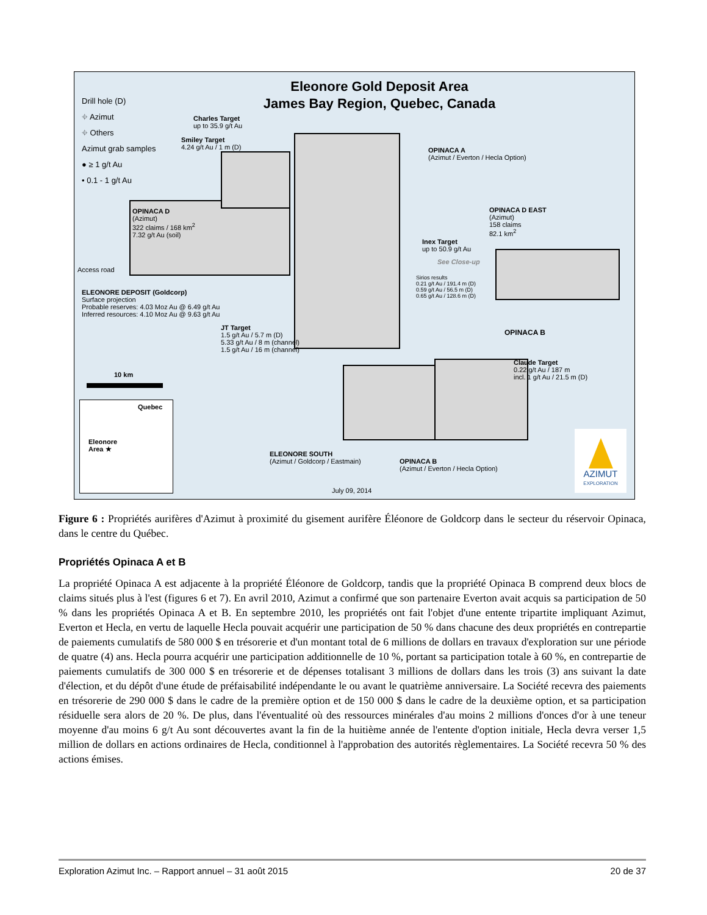Eleonore Gold Deposit Area
James Bay Region, Quebec, Canada
Drill hole (D)
⌖ Azimut
⌖ Others
Azimut grab samples
● ≥ 1 g/t Au
• 0.1 - 1 g/t Au
Charles Target
up to 35.9 g/t Au
Smiley Target
4.24 g/t Au / 1 m (D)
OPINACA A
(Azimut / Everton / Hecla Option)
OPINACA D
(Azimut)
322 claims / 168 km<sup>2</sup>
7.32 g/t Au (soil)
OPINACA D EAST
(Azimut)
158 claims
82.1 km<sup>2</sup>
Inex Target
up to 50.9 g/t Au
See Close-up
Access road
Sirios results
0.21 g/t Au / 191.4 m (D)
0.59 g/t Au / 56.5 m (D)
0.65 g/t Au / 128.6 m (D)
ELEONORE DEPOSIT (Goldcorp)
Surface projection
Probable reserves: 4.03 Moz Au @ 6.49 g/t Au
Inferred resources: 4.10 Moz Au @ 9.63 g/t Au
JT Target
1.5 g/t Au / 5.7 m (D)
5.33 g/t Au / 8 m (channel)
1.5 g/t Au / 16 m (channel)
OPINACA B
Claude Target
0.22 g/t Au / 187 m
incl. 1 g/t Au / 21.5 m (D)
10 km
Quebec
Eleonore
Area ★
ELEONORE SOUTH
(Azimut / Goldcorp / Eastmain)
OPINACA B
(Azimut / Everton / Hecla Option)
July 09, 2014
AZIMUT
EXPLORATION
Figure 6 : Propriétés aurifères d'Azimut à proximité du gisement aurifère Éléonore de Goldcorp dans le secteur du réservoir Opinaca, dans le centre du Québec.
Propriétés Opinaca A et B
La propriété Opinaca A est adjacente à la propriété Éléonore de Goldcorp, tandis que la propriété Opinaca B comprend deux blocs de claims situés plus à l'est (figures 6 et 7). En avril 2010, Azimut a confirmé que son partenaire Everton avait acquis sa participation de 50 % dans les propriétés Opinaca A et B. En septembre 2010, les propriétés ont fait l'objet d'une entente tripartite impliquant Azimut, Everton et Hecla, en vertu de laquelle Hecla pouvait acquérir une participation de 50 % dans chacune des deux propriétés en contrepartie de paiements cumulatifs de 580 000 $ en trésorerie et d'un montant total de 6 millions de dollars en travaux d'exploration sur une période de quatre (4) ans. Hecla pourra acquérir une participation additionnelle de 10 %, portant sa participation totale à 60 %, en contrepartie de paiements cumulatifs de 300 000 $ en trésorerie et de dépenses totalisant 3 millions de dollars dans les trois (3) ans suivant la date d'élection, et du dépôt d'une étude de préfaisabilité indépendante le ou avant le quatrième anniversaire. La Société recevra des paiements en trésorerie de 290 000 $ dans le cadre de la première option et de 150 000 $ dans le cadre de la deuxième option, et sa participation résiduelle sera alors de 20 %. De plus, dans l'éventualité où des ressources minérales d'au moins 2 millions d'onces d'or à une teneur moyenne d'au moins 6 g/t Au sont découvertes avant la fin de la huitième année de l'entente d'option initiale, Hecla devra verser 1,5 million de dollars en actions ordinaires de Hecla, conditionnel à l'approbation des autorités règlementaires. La Société recevra 50 % des actions émises.
Exploration Azimut Inc. – Rapport annuel – 31 août 2015 20 de 37